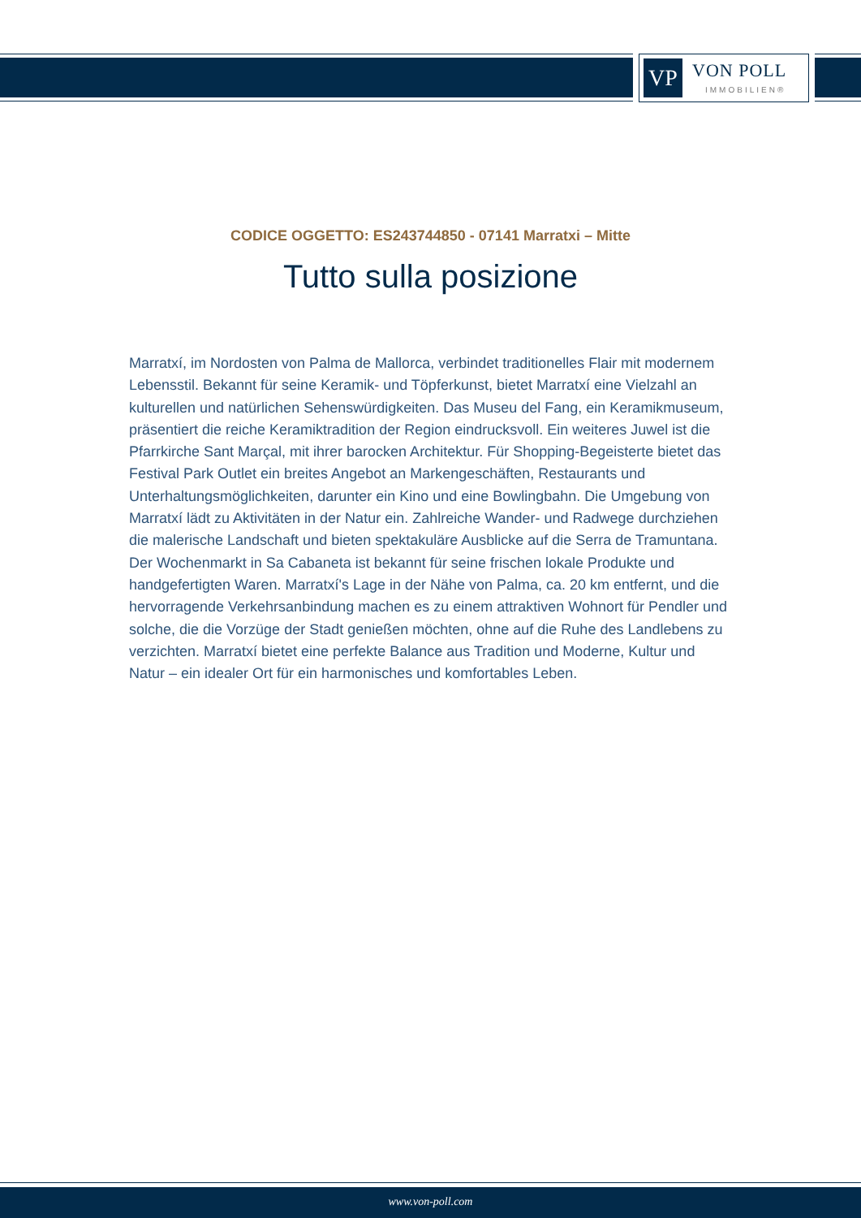VP
VON POLL
IMMOBILIEN®
CODICE OGGETTO: ES243744850 - 07141 Marratxi – Mitte
Tutto sulla posizione
Marratxí, im Nordosten von Palma de Mallorca, verbindet traditionelles Flair mit modernem Lebensstil. Bekannt für seine Keramik- und Töpferkunst, bietet Marratxí eine Vielzahl an kulturellen und natürlichen Sehenswürdigkeiten. Das Museu del Fang, ein Keramikmuseum, präsentiert die reiche Keramiktradition der Region eindrucksvoll. Ein weiteres Juwel ist die Pfarrkirche Sant Marçal, mit ihrer barocken Architektur. Für Shopping-Begeisterte bietet das Festival Park Outlet ein breites Angebot an Markengeschäften, Restaurants und Unterhaltungsmöglichkeiten, darunter ein Kino und eine Bowlingbahn. Die Umgebung von Marratxí lädt zu Aktivitäten in der Natur ein. Zahlreiche Wander- und Radwege durchziehen die malerische Landschaft und bieten spektakuläre Ausblicke auf die Serra de Tramuntana. Der Wochenmarkt in Sa Cabaneta ist bekannt für seine frischen lokale Produkte und handgefertigten Waren. Marratxí's Lage in der Nähe von Palma, ca. 20 km entfernt, und die hervorragende Verkehrsanbindung machen es zu einem attraktiven Wohnort für Pendler und solche, die die Vorzüge der Stadt genießen möchten, ohne auf die Ruhe des Landlebens zu verzichten. Marratxí bietet eine perfekte Balance aus Tradition und Moderne, Kultur und Natur – ein idealer Ort für ein harmonisches und komfortables Leben.
www.von-poll.com